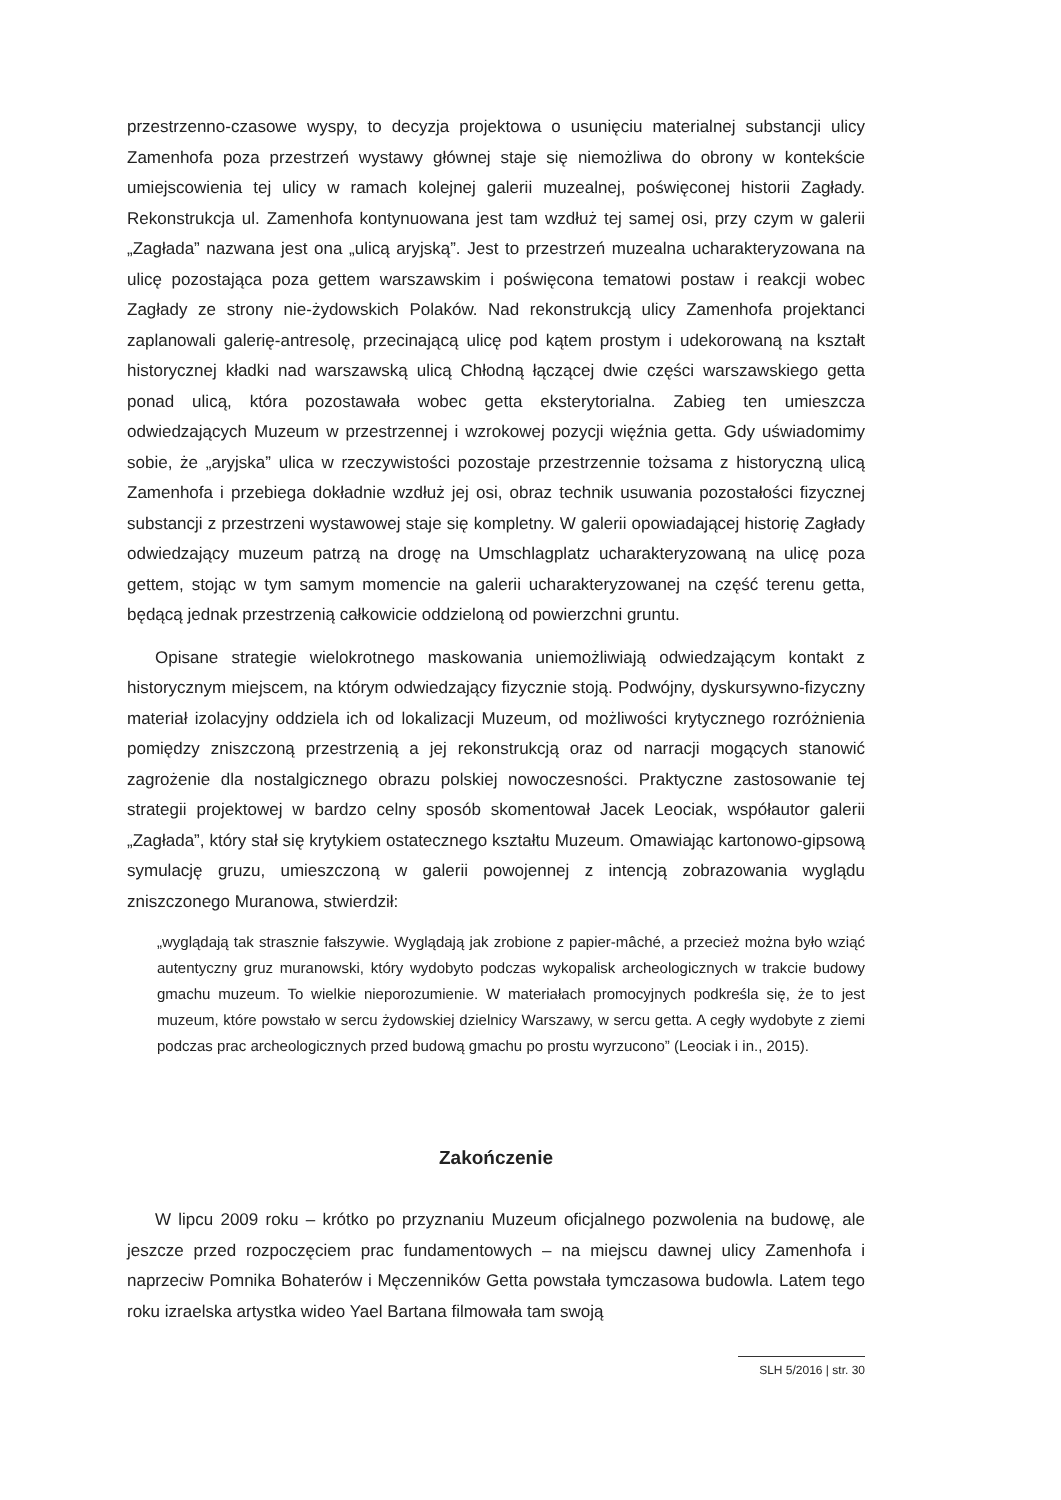przestrzenno-czasowe wyspy, to decyzja projektowa o usunięciu materialnej substancji ulicy Zamenhofa poza przestrzeń wystawy głównej staje się niemożliwa do obrony w kontekście umiejscowienia tej ulicy w ramach kolejnej galerii muzealnej, poświęconej historii Zagłady. Rekonstrukcja ul. Zamenhofa kontynuowana jest tam wzdłuż tej samej osi, przy czym w galerii „Zagłada” nazwana jest ona „ulicą aryjską”. Jest to przestrzeń muzealna ucharakteryzowana na ulicę pozostająca poza gettem warszawskim i poświęcona tematowi postaw i reakcji wobec Zagłady ze strony nie-żydowskich Polaków. Nad rekonstrukcją ulicy Zamenhofa projektanci zaplanowali galerię-antresolę, przecinającą ulicę pod kątem prostym i udekorowaną na kształt historycznej kładki nad warszawską ulicą Chłodną łączącej dwie części warszawskiego getta ponad ulicą, która pozostawała wobec getta eksterytorialna. Zabieg ten umieszcza odwiedzających Muzeum w przestrzennej i wzrokowej pozycji więźnia getta. Gdy uświadomimy sobie, że „aryjska” ulica w rzeczywistości pozostaje przestrzennie tożsama z historyczną ulicą Zamenhofa i przebiega dokładnie wzdłuż jej osi, obraz technik usuwania pozostałości fizycznej substancji z przestrzeni wystawowej staje się kompletny. W galerii opowiadającej historię Zagłady odwiedzający muzeum patrzą na drogę na Umschlagplatz ucharakteryzowaną na ulicę poza gettem, stojąc w tym samym momencie na galerii ucharakteryzowanej na część terenu getta, będącą jednak przestrzenią całkowicie oddzieloną od powierzchni gruntu.
Opisane strategie wielokrotnego maskowania uniemożliwiają odwiedzającym kontakt z historycznym miejscem, na którym odwiedzający fizycznie stoją. Podwójny, dyskursywno-fizyczny materiał izolacyjny oddziela ich od lokalizacji Muzeum, od możliwości krytycznego rozróżnienia pomiędzy zniszczoną przestrzenią a jej rekonstrukcją oraz od narracji mogących stanowić zagrożenie dla nostalgicznego obrazu polskiej nowoczesności. Praktyczne zastosowanie tej strategii projektowej w bardzo celny sposób skomentował Jacek Leociak, współautor galerii „Zagłada”, który stał się krytykiem ostatecznego kształtu Muzeum. Omawiając kartonowo-gipsową symulację gruzu, umieszczoną w galerii powojennej z intencją zobrazowania wyglądu zniszczonego Muranowa, stwierdził:
„wyglądają tak strasznie fałszywie. Wyglądają jak zrobione z papier-mâché, a przecież można było wziąć autentyczny gruz muranowski, który wydobyto podczas wykopalisk archeologicznych w trakcie budowy gmachu muzeum. To wielkie nieporozumienie. W materiałach promocyjnych podkreśla się, że to jest muzeum, które powstało w sercu żydowskiej dzielnicy Warszawy, w sercu getta. A cegły wydobyte z ziemi podczas prac archeologicznych przed budową gmachu po prostu wyrzucono” (Leociak i in., 2015).
Zakończenie
W lipcu 2009 roku – krótko po przyznaniu Muzeum oficjalnego pozwolenia na budowę, ale jeszcze przed rozpoczęciem prac fundamentowych – na miejscu dawnej ulicy Zamenhofa i naprzeciw Pomnika Bohaterów i Męczenników Getta powstała tymczasowa budowla. Latem tego roku izraelska artystka wideo Yael Bartana filmowała tam swoją
SLH 5/2016 | str. 30